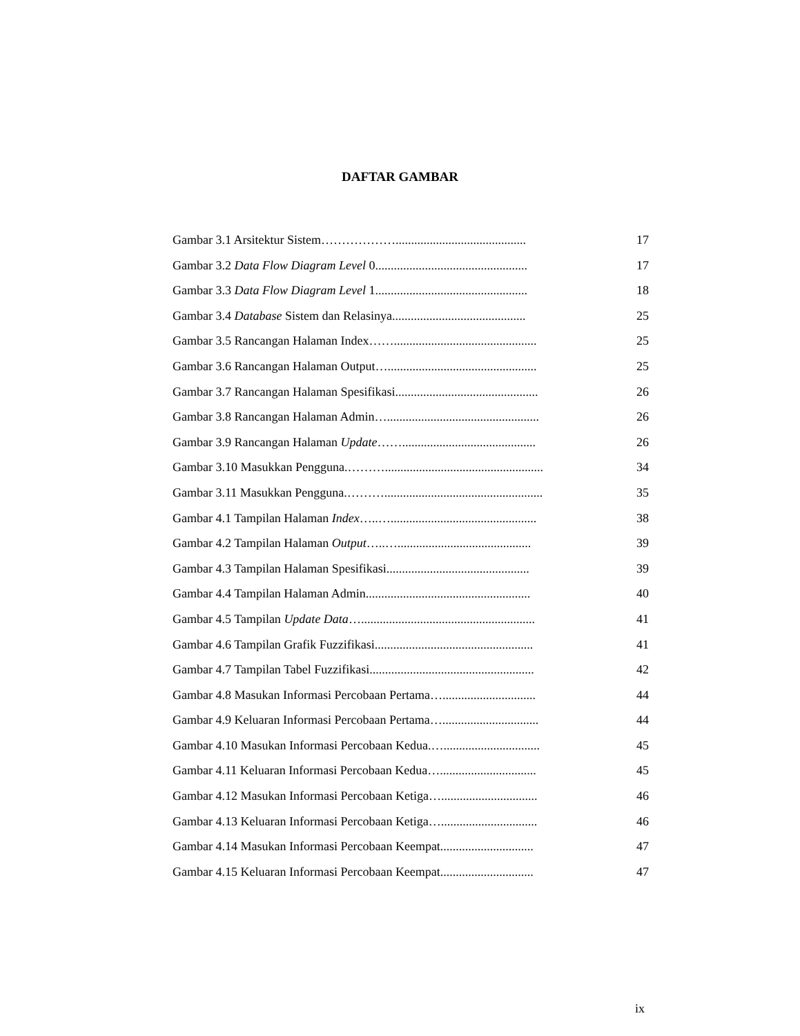DAFTAR GAMBAR
Gambar 3.1 Arsitektur Sistem……………….......................................... 17
Gambar 3.2 Data Flow Diagram Level 0................................................. 17
Gambar 3.3 Data Flow Diagram Level 1................................................. 18
Gambar 3.4 Database Sistem dan Relasinya........................................... 25
Gambar 3.5 Rancangan Halaman Index…….............................................. 25
Gambar 3.6 Rancangan Halaman Output…................................................ 25
Gambar 3.7 Rancangan Halaman Spesifikasi.............................................. 26
Gambar 3.8 Rancangan Halaman Admin…................................................. 26
Gambar 3.9 Rancangan Halaman Update……........................................... 26
Gambar 3.10 Masukkan Pengguna.………................................................... 34
Gambar 3.11 Masukkan Pengguna.………................................................... 35
Gambar 4.1 Tampilan Halaman Index…..…............................................... 38
Gambar 4.2 Tampilan Halaman Output…..…........................................... 39
Gambar 4.3 Tampilan Halaman Spesifikasi.............................................. 39
Gambar 4.4 Tampilan Halaman Admin..................................................... 40
Gambar 4.5 Tampilan Update Data…........................................................ 41
Gambar 4.6 Tampilan Grafik Fuzzifikasi................................................... 41
Gambar 4.7 Tampilan Tabel Fuzzifikasi..................................................... 42
Gambar 4.8 Masukan Informasi Percobaan Pertama….............................. 44
Gambar 4.9 Keluaran Informasi Percobaan Pertama…............................... 44
Gambar 4.10 Masukan Informasi Percobaan Kedua.…............................... 45
Gambar 4.11 Keluaran Informasi Percobaan Kedua…............................... 45
Gambar 4.12 Masukan Informasi Percobaan Ketiga…............................... 46
Gambar 4.13 Keluaran Informasi Percobaan Ketiga…............................... 46
Gambar 4.14 Masukan Informasi Percobaan Keempat.............................. 47
Gambar 4.15 Keluaran Informasi Percobaan Keempat.............................. 47
ix